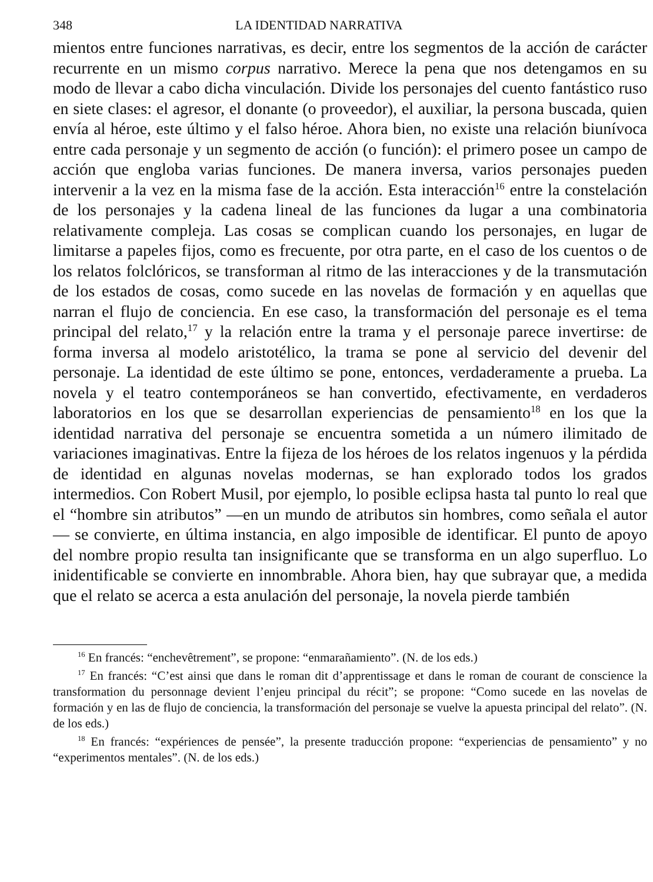348 LA IDENTIDAD NARRATIVA
mientos entre funciones narrativas, es decir, entre los segmentos de la acción de carácter recurrente en un mismo corpus narrativo. Merece la pena que nos detengamos en su modo de llevar a cabo dicha vinculación. Divide los personajes del cuento fantástico ruso en siete clases: el agresor, el donante (o proveedor), el auxiliar, la persona buscada, quien envía al héroe, este último y el falso héroe. Ahora bien, no existe una relación biunívoca entre cada personaje y un segmento de acción (o función): el primero posee un campo de acción que engloba varias funciones. De manera inversa, varios personajes pueden intervenir a la vez en la misma fase de la acción. Esta interacción<sup>16</sup> entre la constelación de los personajes y la cadena lineal de las funciones da lugar a una combinatoria relativamente compleja. Las cosas se complican cuando los personajes, en lugar de limitarse a papeles fijos, como es frecuente, por otra parte, en el caso de los cuentos o de los relatos folclóricos, se transforman al ritmo de las interacciones y de la transmutación de los estados de cosas, como sucede en las novelas de formación y en aquellas que narran el flujo de conciencia. En ese caso, la transformación del personaje es el tema principal del relato,<sup>17</sup> y la relación entre la trama y el personaje parece invertirse: de forma inversa al modelo aristotélico, la trama se pone al servicio del devenir del personaje. La identidad de este último se pone, entonces, verdaderamente a prueba. La novela y el teatro contemporáneos se han convertido, efectivamente, en verdaderos laboratorios en los que se desarrollan experiencias de pensamiento<sup>18</sup> en los que la identidad narrativa del personaje se encuentra sometida a un número ilimitado de variaciones imaginativas. Entre la fijeza de los héroes de los relatos ingenuos y la pérdida de identidad en algunas novelas modernas, se han explorado todos los grados intermedios. Con Robert Musil, por ejemplo, lo posible eclipsa hasta tal punto lo real que el “hombre sin atributos” —en un mundo de atributos sin hombres, como señala el autor— se convierte, en última instancia, en algo imposible de identificar. El punto de apoyo del nombre propio resulta tan insignificante que se transforma en un algo superfluo. Lo inidentificable se convierte en innombrable. Ahora bien, hay que subrayar que, a medida que el relato se acerca a esta anulación del personaje, la novela pierde también
<sup>16</sup> En francés: “enchevêtrement”, se propone: “enmarañamiento”. (N. de los eds.)
<sup>17</sup> En francés: “C’est ainsi que dans le roman dit d’apprentissage et dans le roman de courant de conscience la transformation du personnage devient l’enjeu principal du récit”; se propone: “Como sucede en las novelas de formación y en las de flujo de conciencia, la transformación del personaje se vuelve la apuesta principal del relato”. (N. de los eds.)
<sup>18</sup> En francés: “expériences de pensée”, la presente traducción propone: “experiencias de pensamiento” y no “experimentos mentales”. (N. de los eds.)